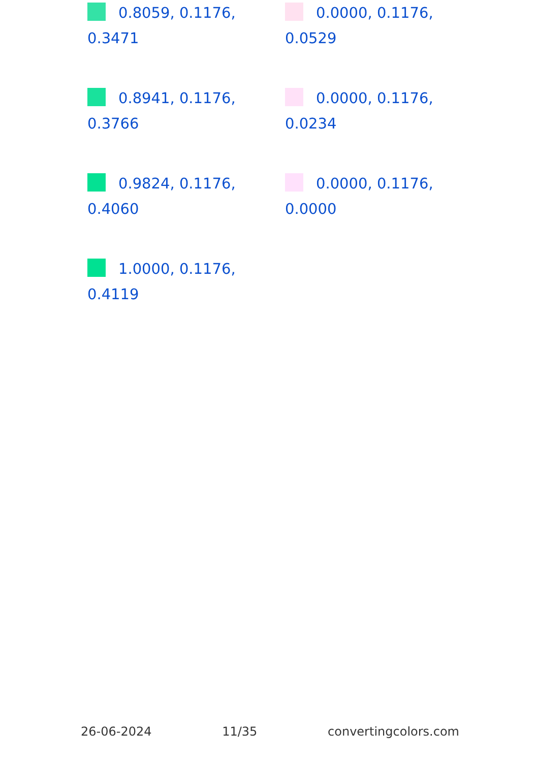0.8059, 0.1176, 0.3471
0.0000, 0.1176, 0.0529
0.8941, 0.1176, 0.3766
0.0000, 0.1176, 0.0234
0.9824, 0.1176, 0.4060
0.0000, 0.1176, 0.0000
1.0000, 0.1176, 0.4119
26-06-2024 11/35 convertingcolors.com